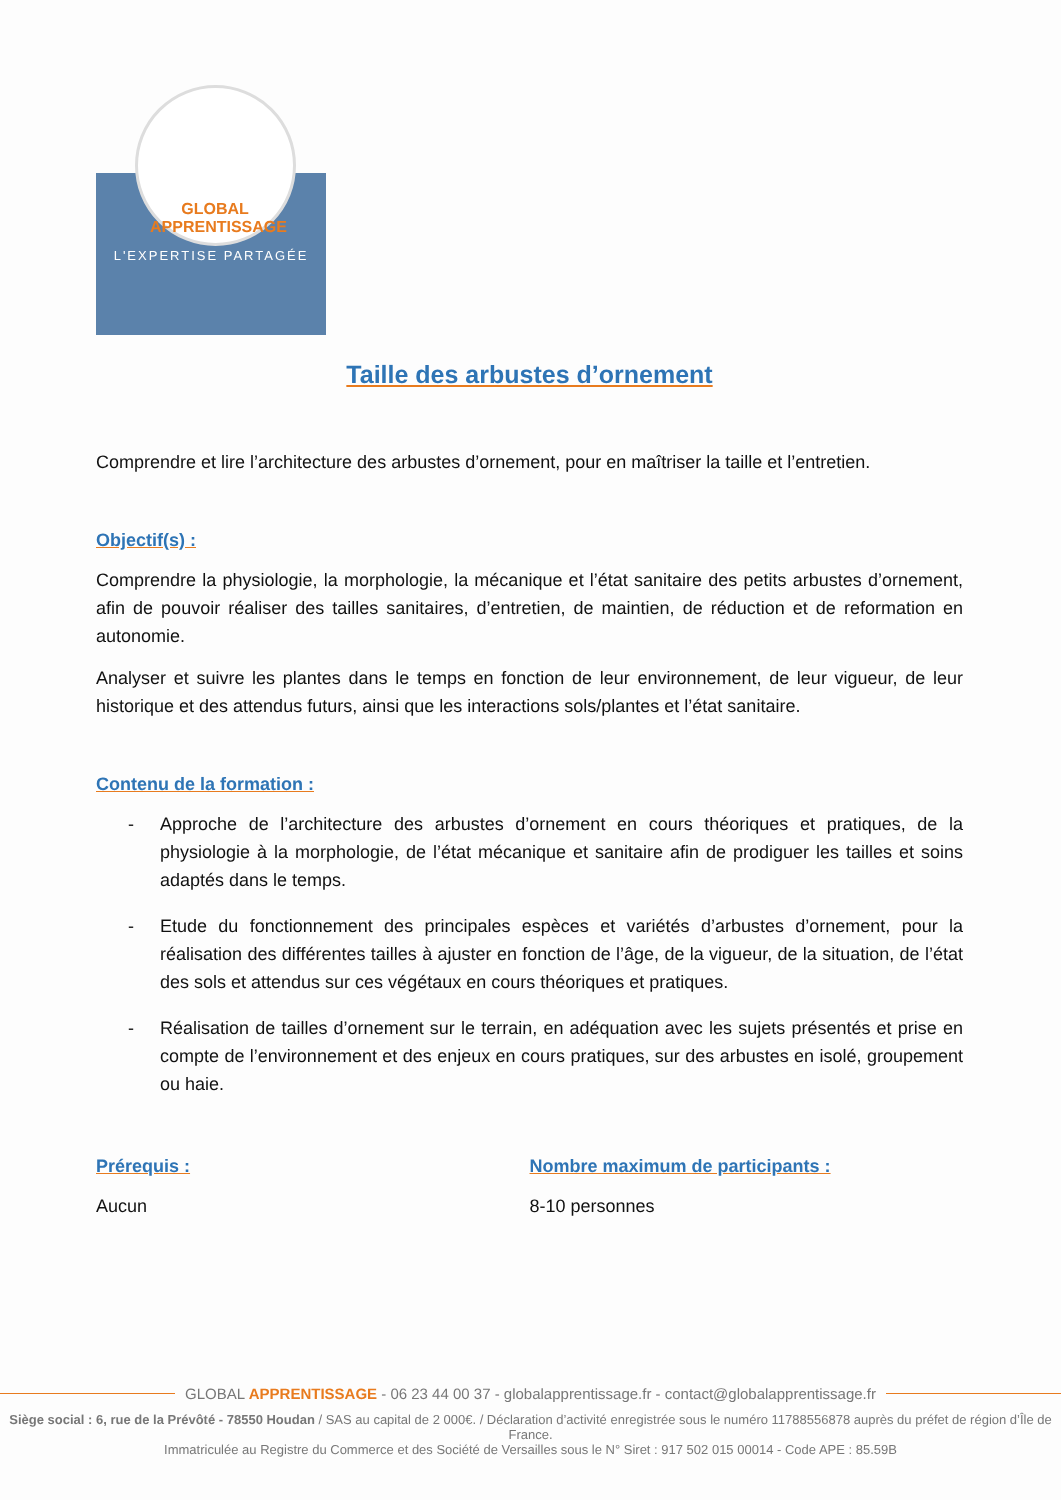GLOBAL APPRENTISSAGE
L'EXPERTISE PARTAGÉE
Taille des arbustes d’ornement
Comprendre et lire l’architecture des arbustes d’ornement, pour en maîtriser la taille et l’entretien.
Objectif(s) :
Comprendre la physiologie, la morphologie, la mécanique et l’état sanitaire des petits arbustes d’ornement, afin de pouvoir réaliser des tailles sanitaires, d’entretien, de maintien, de réduction et de reformation en autonomie.
Analyser et suivre les plantes dans le temps en fonction de leur environnement, de leur vigueur, de leur historique et des attendus futurs, ainsi que les interactions sols/plantes et l’état sanitaire.
Contenu de la formation :
- Approche de l’architecture des arbustes d’ornement en cours théoriques et pratiques, de la physiologie à la morphologie, de l’état mécanique et sanitaire afin de prodiguer les tailles et soins adaptés dans le temps.
- Etude du fonctionnement des principales espèces et variétés d’arbustes d’ornement, pour la réalisation des différentes tailles à ajuster en fonction de l’âge, de la vigueur, de la situation, de l’état des sols et attendus sur ces végétaux en cours théoriques et pratiques.
- Réalisation de tailles d’ornement sur le terrain, en adéquation avec les sujets présentés et prise en compte de l’environnement et des enjeux en cours pratiques, sur des arbustes en isolé, groupement ou haie.
Prérequis :
Aucun
Nombre maximum de participants :
8-10 personnes
GLOBAL APPRENTISSAGE - 06 23 44 00 37 - globalapprentissage.fr - contact@globalapprentissage.fr
Siège social : 6, rue de la Prévôté - 78550 Houdan / SAS au capital de 2 000€. / Déclaration d’activité enregistrée sous le numéro 11788556878 auprès du préfet de région d’Île de France.
Immatriculée au Registre du Commerce et des Société de Versailles sous le N° Siret : 917 502 015 00014 - Code APE : 85.59B